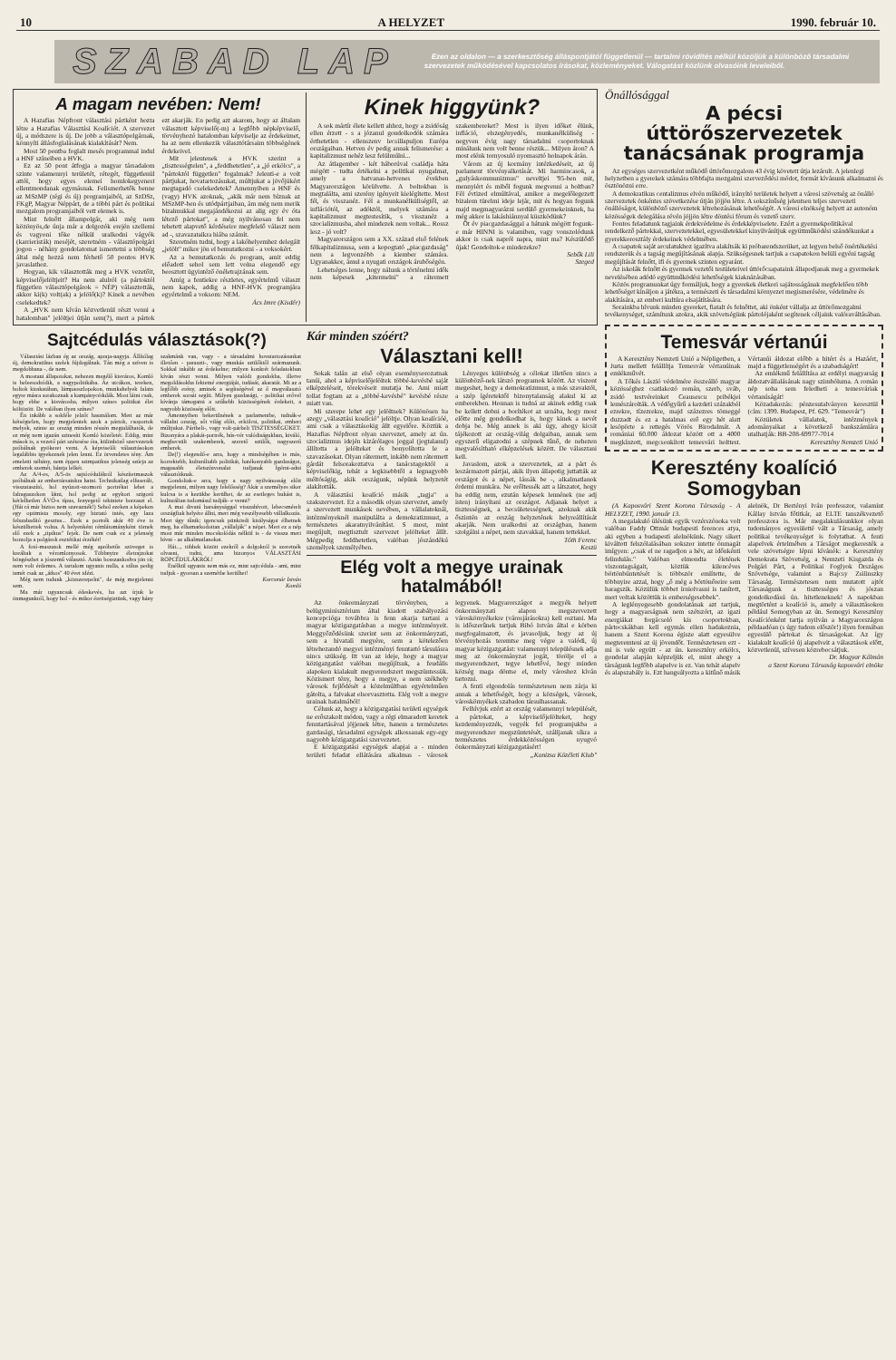10 A HELYZET 1990. február 10.
SZABAD LAP
Ezen az oldalon — a szerkesztőség álláspontjától függetlenül — tartalmi rövidítés nélkül közöljük a különböző társadalmi szervezetek működésével kapcsolatos írásokat, közleményeket. Válogatást közlünk olvasóink leveleiből.
A magam nevében: Nem!
A Hazafias Népfront választási pártként hozta létre a Hazafias Választási Koalíciót. A szervezet új, a módszere is új. De jobb a választópolgárnak, könnyíti állásfoglalásának kialakítását? Nem.
Most 50 pontba foglalt mesés programmal indul a HNF színeiben a HVK.
Ez az 50 pont átfogja a magyar társadalom szinte valamennyi területét, rétegét, függetlenül attól, hogy egyes elemei homlokegyenest ellentmondanak egymásnak. Felismerhetők benne az MSzMP (régi és új) programjaiból, az SzDSz, FKgP, Magyar Néppárt, de a többi párt és politikai mozgalom programjaiból vett elemek is.
Mint felnőtt állampolgár, aki még nem közönyös,de únja már a dolgozók erején szellemi és vagyoni tőke nélkül uralkodni vágyók (karrieristák) meséjét, szeretném - választópolgári jogon - néhány gondolatomat ismertetni a többség által még hozzá nem férhető 50 pontos HVK javaslathoz.
Hogyan, kik választották meg a HVK vezetőit, képviselőjelöltjeit? Ha nem alulról (a pártoktól független választópolgárok = NÉP) választották, akkor ki(k) volt(ak) a jelölő(k)? Kinek a nevében cselekedtek?
A „HVK nem kíván közvetlenül részt venni a hatalomban" jelöltjei útján sem(?), mert a pártok ezt akarják. En pedig azt akarom, hogy az általam választott képviselő(-m) a legfőbb népképviselő, törvényhozó hatalomban képviselje az érdekeimet, ha az nem ellenkezik választótársaim többségének érdekeivel.
Mit jelentenek a HVK szerint a „tisztességtelen", a „feddhetetlen", a „jó erkölcs", a "pártoktól független" fogalmak? Jelenti-e a volt pártjukat, hovatartozásukat, múltjukat a jövőjükért megtagadó cselekedetek? Amennyiben a HNF és (vagy) HVK azoknak, „akik már nem bíznak az MSzMP-ben és utódpártjaiban, ám még nem merik bizalmukkal megajándékozni az alig egy év óta létező pártokat", a még nyilvánosan fel nem tehetett alapvető kérdéseire megfelelő választ nem ad -, szavazataikra hiába számít.
Szeretném tudni, hogy a lakóhelyemhez delegált „jelölt" mikor jön el bemutatkozni - a voksokért.
Az a bemutatkozás és program, amit eddig előadott sehol sem lett volna elegendő egy beosztott ügyintéző önéletrajzának sem.
Amíg a fentiekre részletes, egyértelmű választ nem kapok, addig a HNF-HVK programjára egyértelmű a voksom: NEM.
Ács Imre (Kisdér)
Kinek higgyünk?
A sok mártír élete kellett ahhoz, hogy a zsidóság ellen érzett - s a józanul gondolkodók számára érthetetlen - ellenszenv lecsillapuljon Európa országaiban. Hetven év pedig annak felismerése: a kapitalizmust nehéz lesz felülmúlni...
Az átlagember - két háborúval családja háta mögött - tudta értékelni a politikai nyugalmat, amely a hatvanas-hetvenes években Magyarországon körülvette. A boltokban is megtalálta, ami szerény igényeit kielégítette. Most fél, és visszanéz. Fél a munkanélküliségtől, az inflációtól, az adóktól, melyek számára a kapitalizmust megtestesítik, s visszanéz a szocializmusba, ahol mindezek nem voltak... Rossz lesz - jó volt?
Magyarországon sem a XX. század első felének félkapitalizmusa, sem a kopogtató „piacgazdaság" nem a legvonzóbb a kiember számára. Ugyanakkor, ámul a nyugati országok árubőségén.
Lehetséges lenne, hogy nálunk a történelmi idők nem képesek „kitermelni" a rátermett szakembereket? Most is ilyen időket élünk, infláció, elszegényedés, munkanélküliség - negyven évig nagy társadalmi csoportoknak minálunk nem volt benne részük... Milyen áron? A most elénk tornyosuló nyomasztó holnapok árán.
Várom az új kormány intézkedéseit, az új parlament törvényalkotását. Mi harmincasok, a „gulyáskommunizmus" neveltjei '95-ben mit, mennyiért és miből fogunk megvenni a boltban? Fél évtized elmúltával, amikor a megelőlegezett bizalom türelmi ideje lejár, mit és hogyan fogunk majd megmagyarázni serdülő gyermekeinknek, ha még akkor is lakáshiánnyal küszködünk?
Öt év piacgazdasággal a hátunk mögött fogunk-e már HINNI is valamiben, vagy vonszolódunk akkor is csak napról napra, mint ma? Készülődő újak! Gondoltok-e mindezekre?
Sebők Lili
Szeged
Sajtcédulás választások(?)
Választási lázban ég az ország, apraja-nagyja. Állítólag új, demokratikus szelek fújdogálnak. Tán még a szíven is megdobbana -, de nem.
A mostani állapotokat, nehezen megélő kisváros, Komló is beleesodródik, a nagypolitikába. Az utcákon, tereken, boltok kirakatában, lámpaoszlopokon, munkahelyek falain egyre másra sorakoznak a kampánycédulák. Most látni csak, hogy ebbe a kisvárosba, milyen színes politikai élet költözött. De valóban ilyen színes?
Én inkább a sokféle jelzőt használom. Mert az már kétségtelen, hogy megjelentek azok a pártok, csoportok melyek, szinte az ország minden részén megtalálhatók, de ez még nem igazán szinesíti Komló közéletét. Eddig, mint mások is, a vezető párt szétesése óta, különböző szervezetek próbálnak gyökeret verni. A képviselői választásokon legalábbis igyekeznek jelen lenni. Ez örvendetes tény. Ám emeletti néhány, nem éppen szimpatikus jelenség szúrja az emberek szemét, bántja lelkét.
Az A/4-es, A/5-ös sajtócédulákról készítetmaszok próbálnak az embertársainkra hatni. Technikailag elfuserált, visszataszító, hol nyúzott-szomorú portrékat lehet a falragaszokon látni, hol pedig az egykori szigorú kérlelhetlen ÁVÓ-s típus, fenyegető tekintete borzaszt el. (Hát rá már biztos nem szavaznék!) Sehol ezeken a képeken egy optimista mosoly, egy biztató intés, egy laza felszabadító gesztus... Ezek a portrék akár 40 éve is készülhettek volna. A helyenként rémlátományként törnek elő ezek a „tipikus" fejek. De nem csak ez a jelenség borzolja a polgárok esztétikai érzékét!
A fotó-maszatok mellé még apróbetűs szöveget is kreáltak a véromlonyosok. Többnyire életrajzokat böngészhet a jószemű választó. Aztán bosszankodva jön rá; nem volt érdemes. A tartalom ugyanis nulla, a stílus pedig ismét csak az „átkos" 40 évet idézi.
Még nem tudunk „közszerepelni", de még megjelenni sem.
Ma már ugyancsak édeskevés, ha azt írjuk le önmagunkról, hogy hol - és mikor érettségiztünk, vagy hány szakmánk van, vagy - a társadalmi hovatartozásunkat illetően - paraszti-, vagy munkás szülőktől származunk. Sokkal inkább az érdekelne; milyen konkrét feladatokban kíván részt venni. Milyen valódi gondokba, illetve megoldásokba fektetné energiáját, tudását, akaratát. Mi az a legfőbb erény, aminek a segítségével az ő megválasztó emberek sorsát segíti. Milyen gazdasági, - politikai erővel kívánja támogatni a szűkebb közösségének érdekeit, a nagyobb közösség előtt.
Amennyiben bekerülnének a parlamentbe, tudnák-e vállalni ország, sőt világ előtt, erkölcsi, politikai, emberi múltjukat. Pártbeli-, vagy volt-párbeli TISZTESSÉGÜKET. Bizonyára a plakát-portrék, hús-vér valódiságukban, kiváló, megbecsült szakemberek, szerető szülők, nagyszerű emberek.
De(!) elegendő-e arra, hogy a mindségében is más, korrektebb, kulturáltabb politikát, hatékonyabb gazdaságot, magasabb életszínvonalat tudjanak fgérni-adni választóiknak.
Gondoltak-e arra, hogy a nagy nyilvánosság előtt megjelenni, milyen nagy felelősség? Akár a személyes siker kulcsa is a kezükbe kerülhet, de az esetleges bukást is, kulturáltan tudomásul tudják- e venni?
A mai divatú harsánysággal visszahívott, lebecsmérelt országfiak helyére állni, mert még veszélyesebb vállalkozás. Mert úgy tűnik; igencsak pünkösdi királyságot élhetnek meg, ha elhamarkodottan „vállalják" a népet. Mert ez a nép most már minden mocskolódás nélkül is - de vissza meri hívni - az alkalmatlanokat.
Hát..., többek között ezekről a dolgokról is szeretnék olvasni, tudni, ama bizonyos VÁLASZTÁSI RÖPCÉDULÁKRÓL!
Enélkül ugyanis nem más ez, mint sajtcédula - ami, mint tudjuk - gyorsan a szemétbe kerülhet!
Korcsmár István
Komló
Kár minden szóért?
Választani kell!
Sokak talán az első olyan eseménysorozatnak tanúi, ahol a képviselőjelöltek többé-kevésbé saját elképzeléseit, törekvéseit mutatja be. Ami miatt tollat fogtam az a „többé-kevésbé" kevésbé része miatt van.
Mi szerepe lehet egy jelöltnek? Különösen ha azegy „választási koalíció" jelöltje. Olyan koalícióé, ami csak a választásokig állt egyelőre. Köztük a Hazafias Népfront olyan szervezet, amely az ún. szocializmus idején kizárólagos joggal (jogtalanul) állította a jelölteket és bonyolította le a szavazásokat. Olyan rátermett, inkább nem rátermett gárdát felsorakoztatva a tanácstagoktól a képviselőkig, tehát a legkisebbtől a legnagyobb méltóságig, akik országunk, népünk helyzetét alakították.
A választási koalíció másik „tagja" a szakszervezet. Ez a második olyan szervezet, amely a szervezett munkások nevében, a vállalatoknál, intézményeknél manipulálta a demokratizmust, a természetes akaratnyilvánítást. S most, mint megújult, megtisztult szervezet jelölteket állít. Mégpedig feddhetetlen, valóban jószándékú személyek személyében.
Lényeges különbség a célokat illetően nincs a különböző-nek látszó programok között. Az viszont megeshet, hogy a demokratizmust, a más szavaktól, a szép ígéretektől bizonytalanság alakul ki az emberekben. Honnan is tudná az akinek eddig csak be kellett dobni a borítékot az urnába, hogy most előtte még gondolkodhat is, hogy kinek a nevét dobja be. Még annek is aki úgy, ahogy kicsit tájékozott az ország-világ dolgaiban, annak sem egyszerű eligazodni a szépnek tűnő, de nehezen megvalósítható elképzelések között. De választani kell.
Javaslom, azok a szervezetek, az a párt és leszármazott pártjai, akik ilyen állapotig juttatták az országot és a népet, lássák be -, alkalmatlanok érdemi munkára. Ne erőltessék azt a látszatot, hogy ha eddig nem, ezután képesek lennének (ne adj isten) irányítani az országot. Adjanak helyet a tisztességnek, a becsületességnek, azoknak akik őszintén az ország helyzetének helyreállítását akarják. Nem uralkodni az országban, hanem szolgálni a népet, nem szavakkal, hanem tettekkel.
Tóth Ferenc
Keszü
Elég volt a megye urainak hatalmából!
Az önkormányzati törvényben, a belügyminisztérium által kiadott szabályozási koncepcióga továbbra is fenn akarja tartani a magyar közigazgatásban a megye intézményeit. Meggyőződésünk szerint sem az önkormányzati, sem a hivatali megyére, sem a kötelezően létrehozandó megyei intézményi fenntartó társulásra nincs szükség. Itt van az ideje, hogy a magyar közigazgatást valóban megújítsuk, a feudális alapokon kialakult megyerendszert megszüntessük. Közismert tény, hogy a megye, a nem székhely városok fejlődését a közelmúltban egyértelműen gátolta, a falvakat elsorvasztotta. Elég volt a megye urainak hatalmából!
Célunk az, hogy a közigazgatási területi egységek ne erőszakolt módon, vagy a régi elmaradott keretek fenntartásával jöjjenek létre, hanem a természetes gazdasági, társadalmi egységek alkossanak egy-egy nagyobb közigazgatási szervezetet.
E közigazgatási egységek alapjai a - minden területi feladat ellátására alkalmas - városok legyenek. Magyarországot a megyék helyett önkormányzati alapon megszervezett városkörnyékekre (városjárásokra) kell osztani. Ma is időszerűnek tartjuk Bibó István által e körben megfogalmazott, és javasoljuk, hogy az új törvényhozás teremtse meg végre a valódi, új magyar közigazgatást: valamennyi településnek adja meg az önkormányzat jogát, törölje el a megyerendszert, tegye lehetővé, hogy minden község maga döntse el, mely városhoz kíván tartozni.
A fenti elgondolás természetesen nem zárja ki annak a lehetőségét, hogy a községek, városok, városkörnyékek szabadon társulhassanak.
Felhívjuk ezért az ország valamennyi települését, a pártokat, a képviselőjelölteket, hogy kezdeményezzék, vegyék fel programjukba a megyerendszer megszüntetését, szálljanak síkra a természetes érdekközösségen nyugvó önkormányzati közigazgatásért!
„Kanizsa Közéleti Klub"
Önállósággal
A pécsi úttörőszervezetek tanácsának programja
Az egységes szervezetként működő úttörőmozgalom 43 évig követett útja lezárult. A jelenlegi helyzetben a gyerekek számára többfajta mozgalmi szerveződési módot, formát kívánunk alkalmazni és ösztönözni erre.
A demokratikus centalizmus elvén működő, irányító területek helyett a városi szövetség az önálló szervezetek önkéntes szövetkezése útján jöjjön létre. A sokszínűség jelentsen teljes szervezeti önállóságot, különböző szervezetek létrehozásának lehetőségét. A városi elnökség helyett az autonóm közösségek delegálása révén jöjjön létre döntési fórum és vezető szerv.
Fontos feladatunk tagjaink érdekvédelme és érdekképviselete. Ezért a gyermekpolitikával rendelkező pártokkal, szervezetekkel, egyesületekkel kinyilvánítjuk együttműködési szándékunkat a gyerekkorosztály érdekeinek védelmében.
A csapatok saját arculatukhoz igazítva alakítsák ki próbarendszerüket, az legyen belső önértékelési rendszerük és a tagság megújításának alapja. Szükségesnek tartjuk a csapatokon belüli egyéni tagság megújítását felnőtt, ifi és gyermek szinten egyaránt.
Az iskolák felnőtt és gyermek vezetői testületeivel úttörőcsapataink állapodjanak meg a gyermekek nevelésében adódó együttműködési lehetőségek kiaknázásában.
Közös programunkat úgy formáljuk, hogy a gyerekek életkori sajátosságának megfelelően több lehetőséget kínáljon a játékra, a természeti és társadalmi környezet megismerésére, védelmére és alakítására, az emberi kultúra elsajátítására.
Sorainkba hívunk minden gyereket, fiatalt és felnőttet, aki önként vállalja az úttörőmozgalmi tevékenységet, számítunk azokra, akik szövetségünk pártolójaként segítenek céljaink valóraváltásában.
Temesvár vértanúi
A Keresztény Nemzeti Unió a Népligetben, a Jurta mellett felállítja Temesvár vértanúinak emlékművét.
A Tőkés László védelmére összeálló magyar közösséghez csatlakozó román, szerb, sváb, zsidó testvéreinket Ceausescu pribékjei lemészárolták. A védőgyűrű a kezdeti százakból ezrekre, tízezrekre, majd százezres tömeggé duzzadt és ez a hatalmas erő egy hét alatt lesöpörte a rettegés Vörös Birodalmát. A romániai 60.000 áldozat között ott a 4000 megkínzott, megcsonkított temesvári holttest. Vértanúi áldozat előbb a hitért és a Hazáért, majd a függetlenségért és a szabadságért!
Az emlékmű felállítása az erdélyi magyarság áldozatvállalásának nagy szimbóluma. A román nép soha sem feledheti a temesváriak vértanúságát!
Közadakozás: pénzesutalványon keresztül (cím: 1399. Budapest, Pf. 629. "Temesvár")
Közületek vállalatok, intézmények adományaikat a következő bankszámlára utalhatják: BB-208-69977-7014
Keresztény Nemzeti Unió
Keresztény koalíció Somogyban
(A Kaposvári Szent Korona Társaság - A HELYZET, 1990. január 13.
A megalakuló ülésünk egyik vezérszónoka volt valóban Faddy Ottmár budapesti ferences atya, aki egyben a budapesti alelnökünk. Nagy sikert kiváltott felszólalásában sokszor intette önmagát imígyen: „csak el ne ragadjon a hév, az időnkénti felindulás." Valóban elmondta életének viszontagságait, köztük kilencéves börtönbüntetését is többször említette, de többnyire azzal, hogy „ő még a börtönőreire sem haragszik. Közülük többet írniolvasni is tanított, mert voltak közöttük is embersé­gesebbek".
A leglényegesebb gondolatának azt tartjuk, hogy a magyarságnak nem szétszórt, az igazi energiákat forgácsoló kis csoportokban, pártocskákban kell egymás ellen hadakoznia, hanem a Szent Korona égisze alatt egyesülve megteremteni az új jövendőt. Természetesen ezt - mi is vele együtt - az ún. keresztény erkölcs, gondolat alapján képzeljük el, mint ahogy a társágunk legfőbb alapelve is ez. Van tehát alapelv és alapszabály is. Ezt hangsúlyozta a kitűnő másik alelnök, Dr Bertényi Iván professzor, valamint Kállay István főtitkár, az ELTE tanszékvezető professzora is. Már megalakulásunkkor olyan tudományos egyesületté vált a Társaság, amely politikai tevékenységet is folytathat. A fenti alapelvek értelmében a Társágot megkeresték a vele szövetségre lépni kívánók: a Keresztény Demokrata Szövetség, a Nemzeti Kisgazda és Polgári Párt, a Politikai Foglyok Országos Szövetsége, valamint a Bajcsy Zsilinszky Társaság. Természetesen nem mutatott ajtót Társaságunk a tisztességes és jószan gondolkodású ún. hitetleneknek! A napokban megtörtént a koalíció is, amely a választásokon például Somogyban az ún. Somogyi Keresztény Koalíciónként tartja nyilván a Magyarországon példaadóan (s úgy tudom először!) ilyen formában egyesülő pártokat és társaságokat. Az így kialakult koalíció új alapelveit a választások előtt, közvetlenül, szívesen közrebocsátjuk.
Dr. Magyar Kálmán
a Szent Korona Társaság kaposvári elnöke